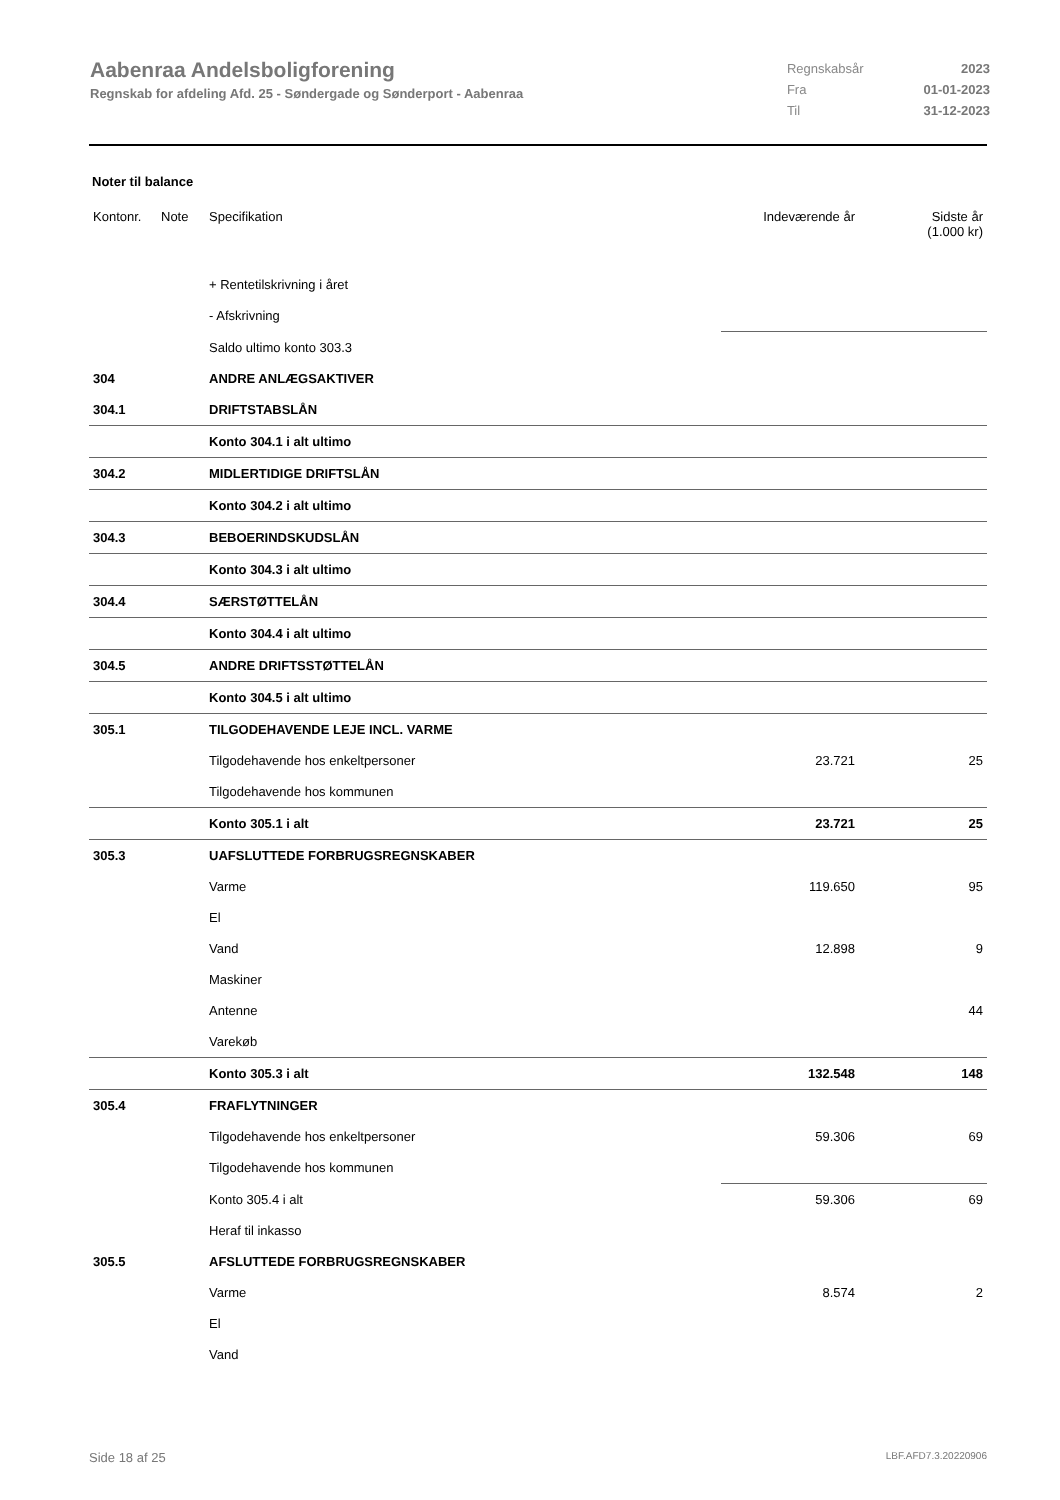Aabenraa Andelsboligforening
Regnskab for afdeling Afd. 25 - Søndergade og Sønderport - Aabenraa
| Regnskabsår | 2023 |
| Fra | 01-01-2023 |
| Til | 31-12-2023 |
Noter til balance
| Kontonr. | Note | Specifikation | Indeværende år | Sidste år (1.000 kr) |
| --- | --- | --- | --- | --- |
| | | + Rentetilskrivning i året | | |
| | | - Afskrivning | | |
| | | Saldo ultimo konto 303.3 | | |
| 304 | | ANDRE ANLÆGSAKTIVER | | |
| 304.1 | | DRIFTSTABSLÅN | | |
| | | Konto 304.1 i alt ultimo | | |
| 304.2 | | MIDLERTIDIGE DRIFTSLÅN | | |
| | | Konto 304.2 i alt ultimo | | |
| 304.3 | | BEBOERINDSKUDSLÅN | | |
| | | Konto 304.3 i alt ultimo | | |
| 304.4 | | SÆRSTØTTELÅN | | |
| | | Konto 304.4 i alt ultimo | | |
| 304.5 | | ANDRE DRIFTSSTØTTELÅN | | |
| | | Konto 304.5 i alt ultimo | | |
| 305.1 | | TILGODEHAVENDE LEJE INCL. VARME | | |
| | | Tilgodehavende hos enkeltpersoner | 23.721 | 25 |
| | | Tilgodehavende hos kommunen | | |
| | | Konto 305.1 i alt | 23.721 | 25 |
| 305.3 | | UAFSLUTTEDE FORBRUGSREGNSKABER | | |
| | | Varme | 119.650 | 95 |
| | | El | | |
| | | Vand | 12.898 | 9 |
| | | Maskiner | | |
| | | Antenne | | 44 |
| | | Varekøb | | |
| | | Konto 305.3 i alt | 132.548 | 148 |
| 305.4 | | FRAFLYTNINGER | | |
| | | Tilgodehavende hos enkeltpersoner | 59.306 | 69 |
| | | Tilgodehavende hos kommunen | | |
| | | Konto 305.4 i alt | 59.306 | 69 |
| | | Heraf til inkasso | | |
| 305.5 | | AFSLUTTEDE FORBRUGSREGNSKABER | | |
| | | Varme | 8.574 | 2 |
| | | El | | |
| | | Vand | | |
Side 18 af 25 LBF.AFD7.3.20220906